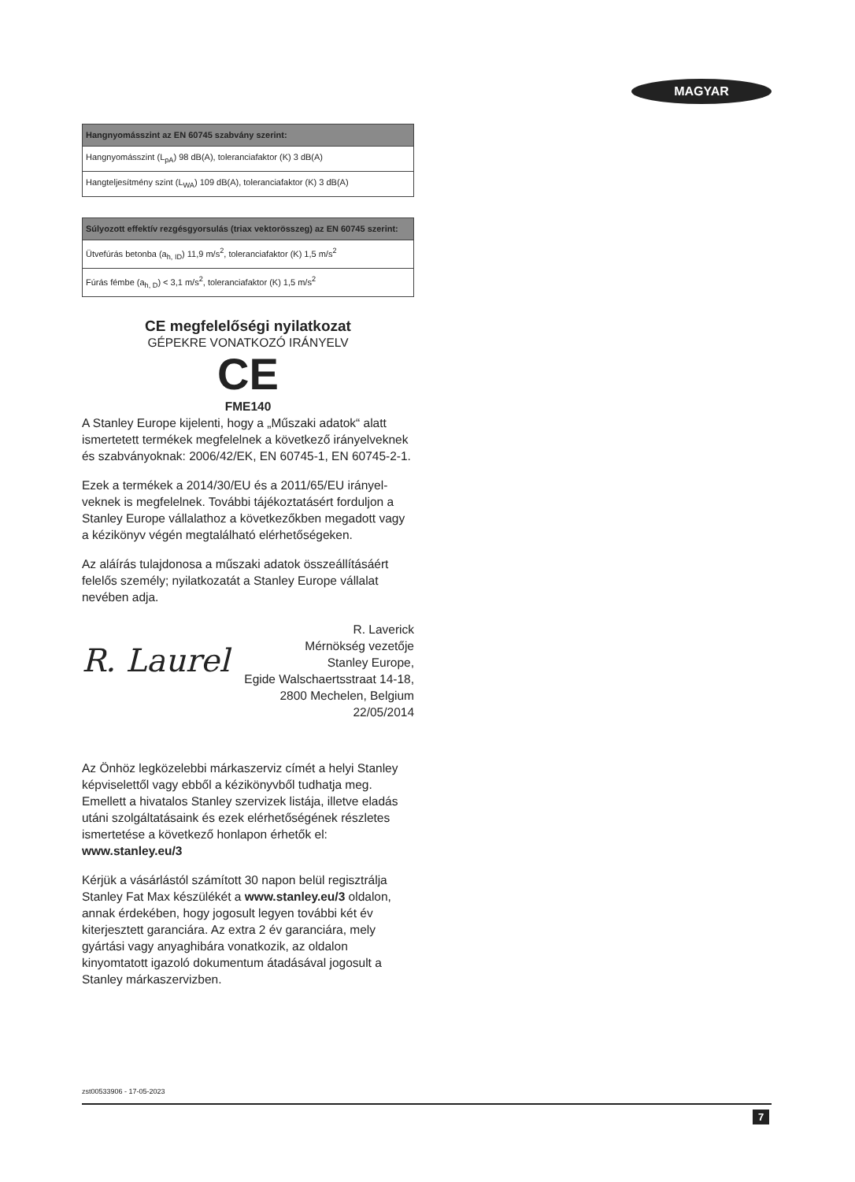MAGYAR
| Hangnyomásszint az EN 60745 szabvány szerint: |
| --- |
| Hangnyomásszint (L<sub>pA</sub>) 98 dB(A), toleranciafaktor (K) 3 dB(A) |
| Hangteljesítmény szint (L<sub>WA</sub>) 109 dB(A), toleranciafaktor (K) 3 dB(A) |
| Súlyozott effektív rezgésgyorsulás (triax vektorösszeg) az EN 60745 szerint: |
| --- |
| Ütvefúrás betonba (a<sub>h, ID</sub>) 11,9 m/s<sup>2</sup>, toleranciafaktor (K) 1,5 m/s<sup>2</sup> |
| Fúrás fémbe (a<sub>h, D</sub>) < 3,1 m/s<sup>2</sup>, toleranciafaktor (K) 1,5 m/s<sup>2</sup> |
CE megfelelőségi nyilatkozat
GÉPEKRE VONATKOZÓ IRÁNYELV
CE
FME140
A Stanley Europe kijelenti, hogy a „Műszaki adatok“ alatt ismertetett termékek megfelelnek a következő irányelveknek és szabványoknak: 2006/42/EK, EN 60745-1, EN 60745-2-1.
Ezek a termékek a 2014/30/EU és a 2011/65/EU irányel-veknek is megfelelnek. További tájékoztatásért forduljon a Stanley Europe vállalathoz a következőkben megadott vagy a kézikönyv végén megtalálható elérhetőségeken.
Az aláírás tulajdonosa a műszaki adatok összeállításáért felelős személy; nyilatkozatát a Stanley Europe vállalat nevében adja.
R. Laurel
R. Laverick
Mérnökség vezetője
Stanley Europe,
Egide Walschaertsstraat 14-18,
2800 Mechelen, Belgium
22/05/2014
Az Önhöz legközelebbi márkaszerviz címét a helyi Stanley képviselettől vagy ebből a kézikönyvből tudhatja meg. Emellett a hivatalos Stanley szervizek listája, illetve eladás utáni szolgáltatásaink és ezek elérhetőségének részletes ismertetése a következő honlapon érhetők el:
www.stanley.eu/3
Kérjük a vásárlástól számított 30 napon belül regisztrálja Stanley Fat Max készülékét a www.stanley.eu/3 oldalon, annak érdekében, hogy jogosult legyen további két év kiterjesztett garanciára. Az extra 2 év garanciára, mely gyártási vagy anyaghibára vonatkozik, az oldalon kinyomtatott igazoló dokumentum átadásával jogosult a Stanley márkaszervizben.
zst00533906 - 17-05-2023
7